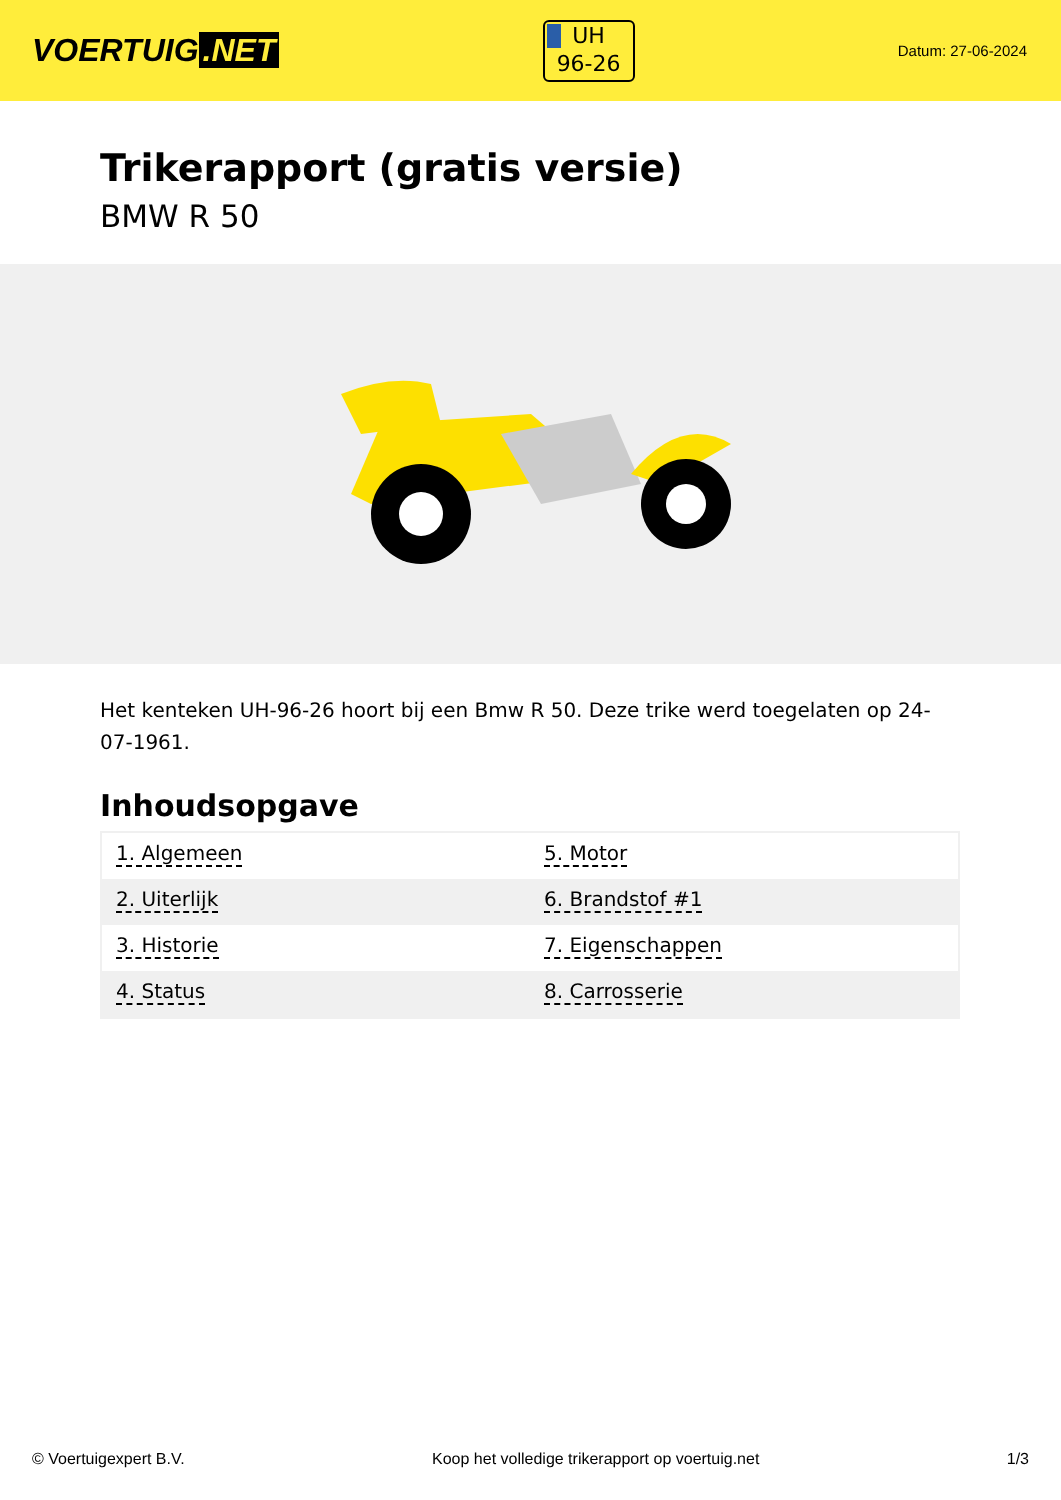VOERTUIG.NET
UH
96-26
Datum: 27-06-2024
Trikerapport (gratis versie)
BMW R 50
Het kenteken UH-96-26 hoort bij een Bmw R 50. Deze trike werd toegelaten op 24-07-1961.
Inhoudsopgave
| 1. Algemeen | 5. Motor |
| 2. Uiterlijk | 6. Brandstof #1 |
| 3. Historie | 7. Eigenschappen |
| 4. Status | 8. Carrosserie |
© Voertuigexpert B.V. Koop het volledige trikerapport op voertuig.net 1/3